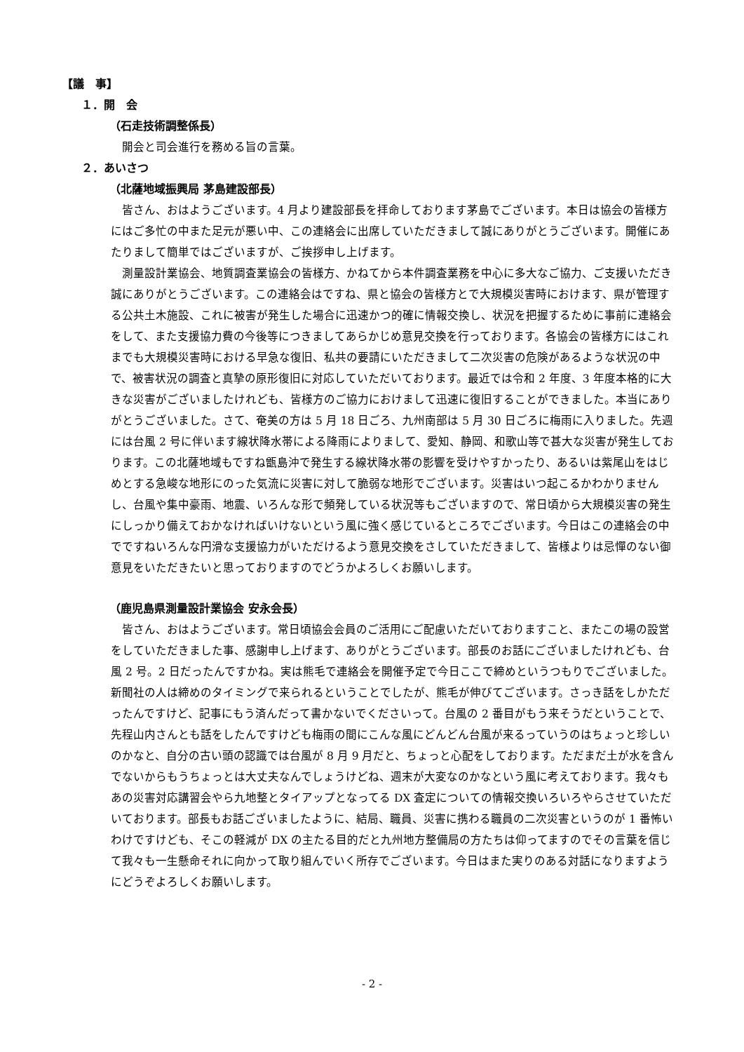【議　事】
１．開　会
（石走技術調整係長）
開会と司会進行を務める旨の言葉。
２．あいさつ
（北薩地域振興局 茅島建設部長）
皆さん、おはようございます。4 月より建設部長を拝命しております茅島でございます。本日は協会の皆様方にはご多忙の中また足元が悪い中、この連絡会に出席していただきまして誠にありがとうございます。開催にあたりまして簡単ではございますが、ご挨拶申し上げます。
測量設計業協会、地質調査業協会の皆様方、かねてから本件調査業務を中心に多大なご協力、ご支援いただき誠にありがとうございます。この連絡会はですね、県と協会の皆様方とで大規模災害時におけます、県が管理する公共土木施設、これに被害が発生した場合に迅速かつ的確に情報交換し、状況を把握するために事前に連絡会をして、また支援協力費の今後等につきましてあらかじめ意見交換を行っております。各協会の皆様方にはこれまでも大規模災害時における早急な復旧、私共の要請にいただきまして二次災害の危険があるような状況の中で、被害状況の調査と真摯の原形復旧に対応していただいております。最近では令和 2 年度、3 年度本格的に大きな災害がございましたけれども、皆様方のご協力におけまして迅速に復旧することができました。本当にありがとうございました。さて、奄美の方は 5 月 18 日ごろ、九州南部は 5 月 30 日ごろに梅雨に入りました。先週には台風 2 号に伴います線状降水帯による降雨によりまして、愛知、静岡、和歌山等で甚大な災害が発生しております。この北薩地域もですね甑島沖で発生する線状降水帯の影響を受けやすかったり、あるいは紫尾山をはじめとする急峻な地形にのった気流に災害に対して脆弱な地形でございます。災害はいつ起こるかわかりませんし、台風や集中豪雨、地震、いろんな形で頻発している状況等もございますので、常日頃から大規模災害の発生にしっかり備えておかなければいけないという風に強く感じているところでございます。今日はこの連絡会の中でですねいろんな円滑な支援協力がいただけるよう意見交換をさしていただきまして、皆様よりは忌憚のない御意見をいただきたいと思っておりますのでどうかよろしくお願いします。
（鹿児島県測量設計業協会 安永会長）
皆さん、おはようございます。常日頃協会会員のご活用にご配慮いただいておりますこと、またこの場の設営をしていただきました事、感謝申し上げます、ありがとうございます。部長のお話にございましたけれども、台風 2 号。2 日だったんですかね。実は熊毛で連絡会を開催予定で今日ここで締めというつもりでございました。新聞社の人は締めのタイミングで来られるということでしたが、熊毛が伸びてございます。さっき話をしかただったんですけど、記事にもう済んだって書かないでくださいって。台風の 2 番目がもう来そうだということで、先程山内さんとも話をしたんですけども梅雨の間にこんな風にどんどん台風が来るっていうのはちょっと珍しいのかなと、自分の古い頭の認識では台風が 8 月 9 月だと、ちょっと心配をしております。ただまだ土が水を含んでないからもうちょっとは大丈夫なんでしょうけどね、週末が大変なのかなという風に考えております。我々もあの災害対応講習会やら九地整とタイアップとなってる DX 査定についての情報交換いろいろやらさせていただいております。部長もお話ございましたように、結局、職員、災害に携わる職員の二次災害というのが 1 番怖いわけですけども、そこの軽減が DX の主たる目的だと九州地方整備局の方たちは仰ってますのでその言葉を信じて我々も一生懸命それに向かって取り組んでいく所存でございます。今日はまた実りのある対話になりますようにどうぞよろしくお願いします。
- 2 -